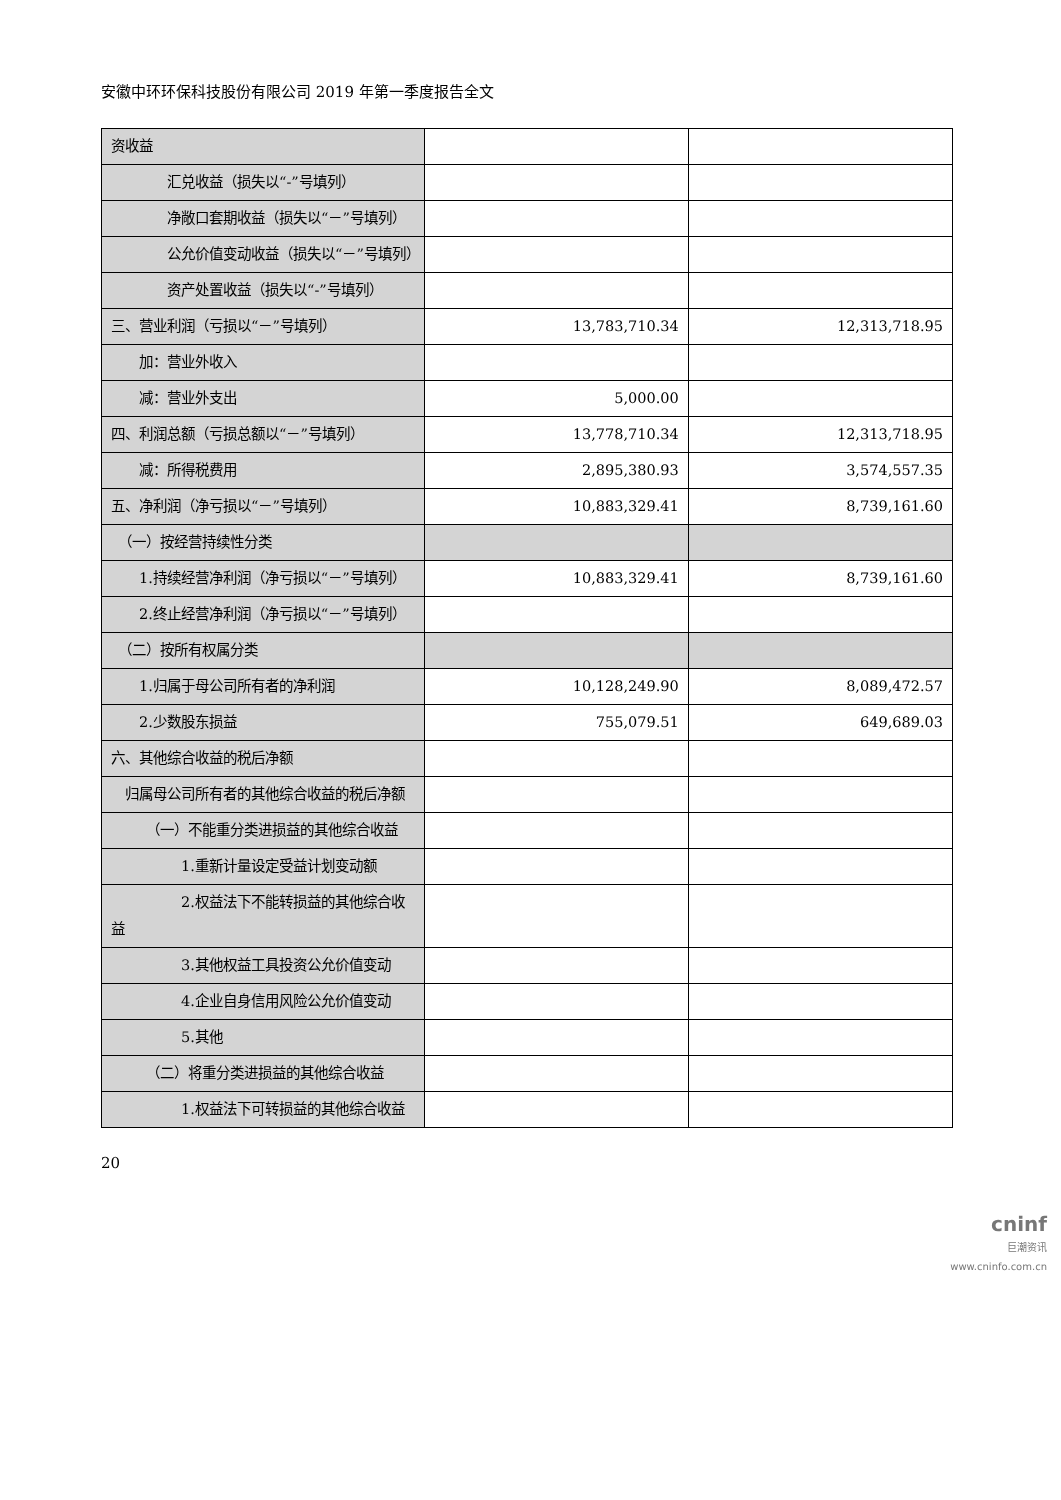安徽中环环保科技股份有限公司 2019 年第一季度报告全文
| 资收益 | | |
| 汇兑收益（损失以“-”号填列） | | |
| 净敞口套期收益（损失以“－”号填列） | | |
| 公允价值变动收益（损失以“－”号填列） | | |
| 资产处置收益（损失以“-”号填列） | | |
| 三、营业利润（亏损以“－”号填列） | 13,783,710.34 | 12,313,718.95 |
| 加：营业外收入 | | |
| 减：营业外支出 | 5,000.00 | |
| 四、利润总额（亏损总额以“－”号填列） | 13,778,710.34 | 12,313,718.95 |
| 减：所得税费用 | 2,895,380.93 | 3,574,557.35 |
| 五、净利润（净亏损以“－”号填列） | 10,883,329.41 | 8,739,161.60 |
| （一）按经营持续性分类 | | |
| 1.持续经营净利润（净亏损以“－”号填列） | 10,883,329.41 | 8,739,161.60 |
| 2.终止经营净利润（净亏损以“－”号填列） | | |
| （二）按所有权属分类 | | |
| 1.归属于母公司所有者的净利润 | 10,128,249.90 | 8,089,472.57 |
| 2.少数股东损益 | 755,079.51 | 649,689.03 |
| 六、其他综合收益的税后净额 | | |
| 归属母公司所有者的其他综合收益的税后净额 | | |
| （一）不能重分类进损益的其他综合收益 | | |
| 1.重新计量设定受益计划变动额 | | |
| 2.权益法下不能转损益的其他综合收益 | | |
| 3.其他权益工具投资公允价值变动 | | |
| 4.企业自身信用风险公允价值变动 | | |
| 5.其他 | | |
| （二）将重分类进损益的其他综合收益 | | |
| 1.权益法下可转损益的其他综合收益 | | |
20
cninf
巨潮资讯
www.cninfo.com.cn